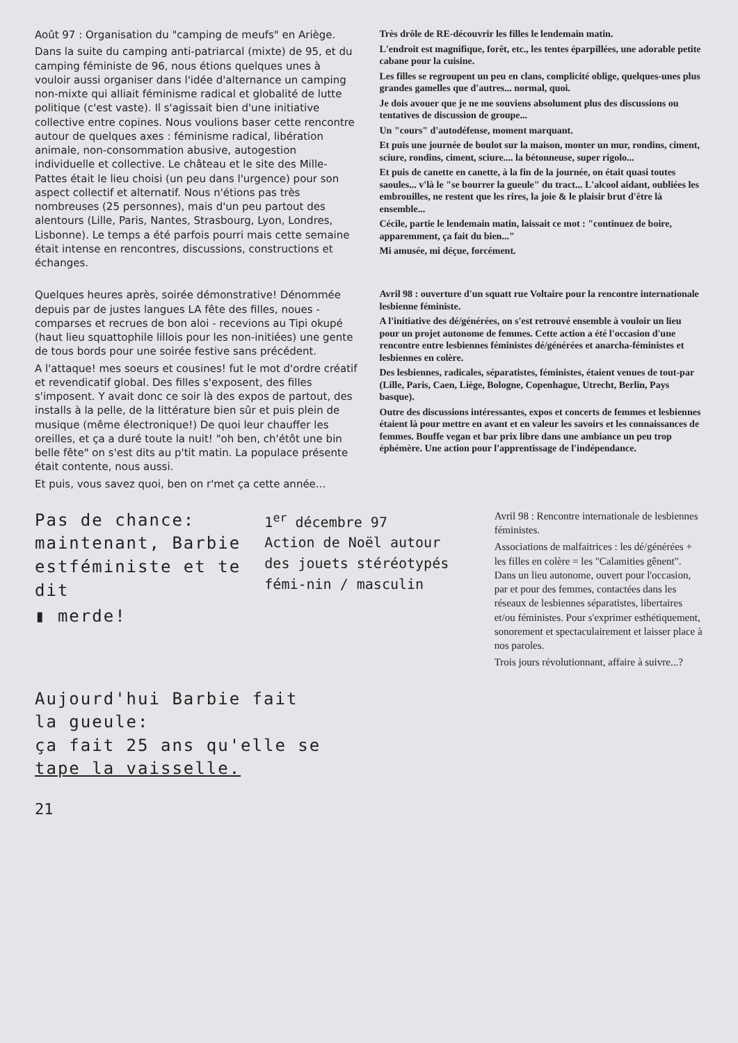Août 97 : Organisation du "camping de meufs" en Ariège.
Dans la suite du camping anti-patriarcal (mixte) de 95, et du camping féministe de 96, nous étions quelques unes à vouloir aussi organiser dans l'idée d'alternance un camping non-mixte qui alliait féminisme radical et globalité de lutte politique (c'est vaste). Il s'agissait bien d'une initiative collective entre copines. Nous voulions baser cette rencontre autour de quelques axes : féminisme radical, libération animale, non-consommation abusive, autogestion individuelle et collective. Le château et le site des Mille-Pattes était le lieu choisi (un peu dans l'urgence) pour son aspect collectif et alternatif. Nous n'étions pas très nombreuses (25 personnes), mais d'un peu partout des alentours (Lille, Paris, Nantes, Strasbourg, Lyon, Londres, Lisbonne). Le temps a été parfois pourri mais cette semaine était intense en rencontres, discussions, constructions et échanges.
Très drôle de RE-découvrir les filles le lendemain matin.
L'endroit est magnifique, forêt, etc., les tentes éparpillées, une adorable petite cabane pour la cuisine.
Les filles se regroupent un peu en clans, complicité oblige, quelques-unes plus grandes gamelles que d'autres... normal, quoi.
Je dois avouer que je ne me souviens absolument plus des discussions ou tentatives de discussion de groupe...
Un "cours" d'autodéfense, moment marquant.
Et puis une journée de boulot sur la maison, monter un mur, rondins, ciment, sciure, rondins, ciment, sciure.... la bétonneuse, super rigolo...
Et puis de canette en canette, à la fin de la journée, on était quasi toutes saoules... v'là le "se bourrer la gueule" du tract... L'alcool aidant, oubliées les embrouilles, ne restent que les rires, la joie & le plaisir brut d'être là ensemble...
Cécile, partie le lendemain matin, laissait ce mot : "continuez de boire, apparemment, ça fait du bien..."
Mi amusée, mi déçue, forcément.
Quelques heures après, soirée démonstrative! Dénommée depuis par de justes langues LA fête des filles, noues - comparses et recrues de bon aloi - recevions au Tipi okupé (haut lieu squattophile lillois pour les non-initiées) une gente de tous bords pour une soirée festive sans précédent.
A l'attaque! mes soeurs et cousines! fut le mot d'ordre créatif et revendicatif global. Des filles s'exposent, des filles s'imposent. Y avait donc ce soir là des expos de partout, des installs à la pelle, de la littérature bien sûr et puis plein de musique (même électronique!) De quoi leur chauffer les oreilles, et ça a duré toute la nuit! "oh ben, ch'étôt une bin belle fête" on s'est dits au p'tit matin. La populace présente était contente, nous aussi.
Et puis, vous savez quoi, ben on r'met ça cette année...
Avril 98 : ouverture d'un squatt rue Voltaire pour la rencontre internationale lesbienne féministe.
A l'initiative des dé/générées, on s'est retrouvé ensemble à vouloir un lieu pour un projet autonome de femmes. Cette action a été l'occasion d'une rencontre entre lesbiennes féministes dé/générées et anarcha-féministes et lesbiennes en colère.
Des lesbiennes, radicales, séparatistes, féministes, étaient venues de tout-par (Lille, Paris, Caen, Liège, Bologne, Copenhague, Utrecht, Berlin, Pays basque).
Outre des discussions intéressantes, expos et concerts de femmes et lesbiennes étaient là pour mettre en avant et en valeur les savoirs et les connaissances de femmes. Bouffe vegan et bar prix libre dans une ambiance un peu trop éphémère. Une action pour l'apprentissage de l'indépendance.
Pas de chance:
maintenant, Barbie
estféministe et te dit
▮ merde!
1<sup>er</sup> décembre 97
Action de Noël autour des jouets stéréotypés fémi-nin / masculin
Avril 98 : Rencontre internationale de lesbiennes féministes.
Associations de malfaitrices : les dé/générées + les filles en colère = les "Calamities gênent". Dans un lieu autonome, ouvert pour l'occasion, par et pour des femmes, contactées dans les réseaux de lesbiennes séparatistes, libertaires et/ou féministes. Pour s'exprimer esthétiquement, sonorement et spectaculairement et laisser place à nos paroles.
Trois jours révolutionnant, affaire à suivre...?
Aujourd'hui Barbie fait
la gueule:
ça fait 25 ans qu'elle se
tape la vaisselle.
21